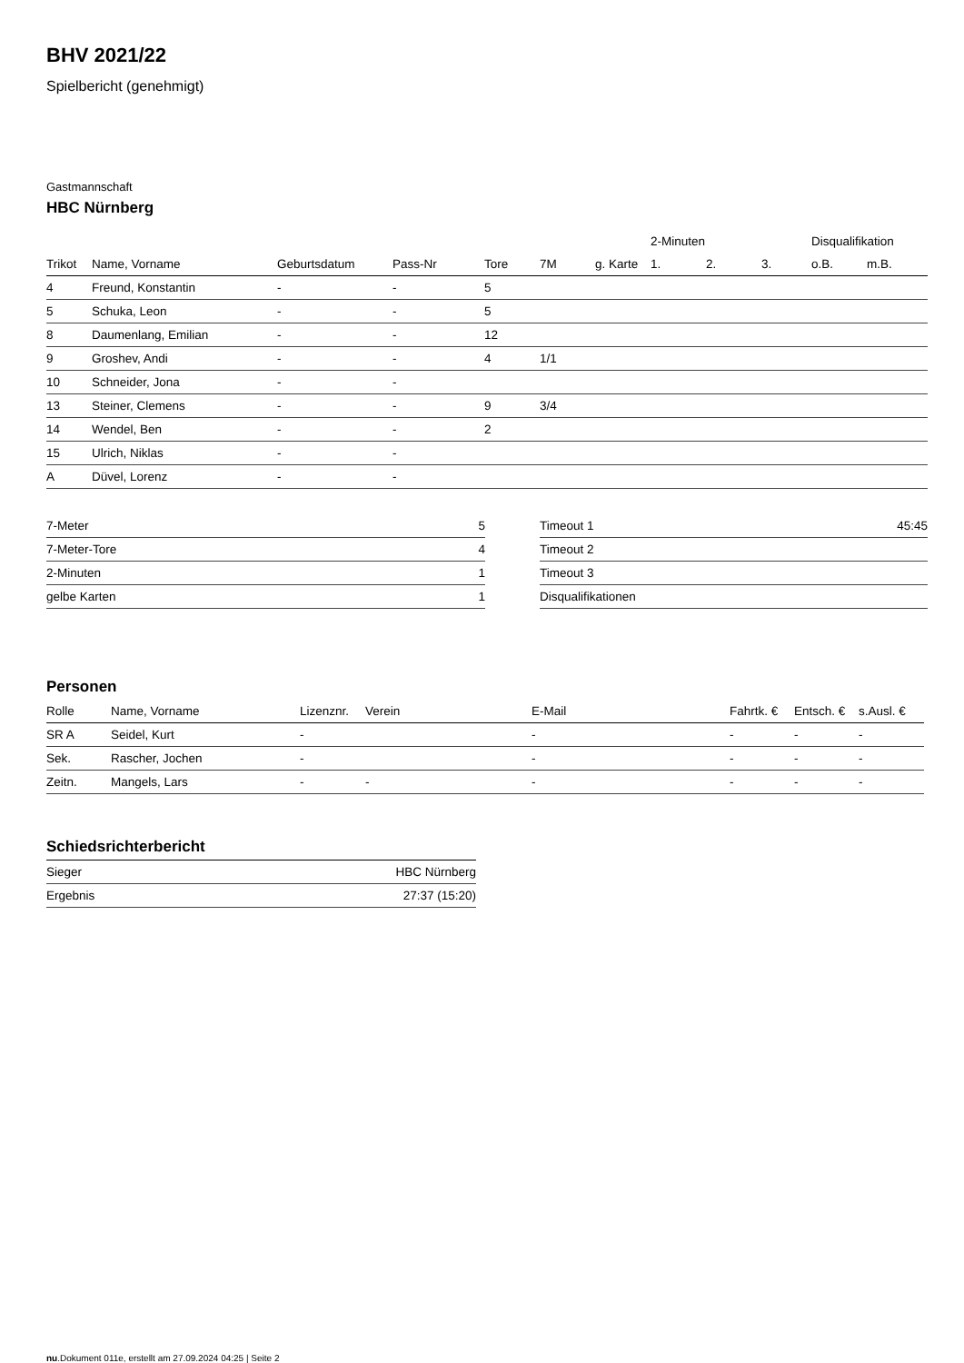BHV 2021/22
Spielbericht (genehmigt)
Gastmannschaft
HBC Nürnberg
| | | | | | | | 2-Minuten | | | Disqualifikation | |
| --- | --- | --- | --- | --- | --- | --- | --- | --- | --- | --- | --- |
| Trikot | Name, Vorname | Geburtsdatum | Pass-Nr | Tore | 7M | g. Karte | 1. | 2. | 3. | o.B. | m.B. |
| 4 | Freund, Konstantin | - | - | 5 | | | | | | | |
| 5 | Schuka, Leon | - | - | 5 | | | | | | | |
| 8 | Daumenlang, Emilian | - | - | 12 | | | | | | | |
| 9 | Groshev, Andi | - | - | 4 | 1/1 | | | | | | |
| 10 | Schneider, Jona | - | - | | | | | | | | |
| 13 | Steiner, Clemens | - | - | 9 | 3/4 | | | | | | |
| 14 | Wendel, Ben | - | - | 2 | | | | | | | |
| 15 | Ulrich, Niklas | - | - | | | | | | | | |
| A | Düvel, Lorenz | - | - | | | | | | | | |
| 7-Meter | 5 |
| 7-Meter-Tore | 4 |
| 2-Minuten | 1 |
| gelbe Karten | 1 |
| Timeout 1 | 45:45 |
| Timeout 2 | |
| Timeout 3 | |
| Disqualifikationen | |
Personen
| Rolle | Name, Vorname | Lizenznr. | Verein | E-Mail | Fahrtk. € | Entsch. € | s.Ausl. € |
| --- | --- | --- | --- | --- | --- | --- | --- |
| SR A | Seidel, Kurt | - | | - | - | - | - |
| Sek. | Rascher, Jochen | - | | - | - | - | - |
| Zeitn. | Mangels, Lars | - | - | - | - | - | - |
Schiedsrichterbericht
| Sieger | HBC Nürnberg |
| Ergebnis | 27:37 (15:20) |
nu.Dokument 011e, erstellt am 27.09.2024 04:25 | Seite 2